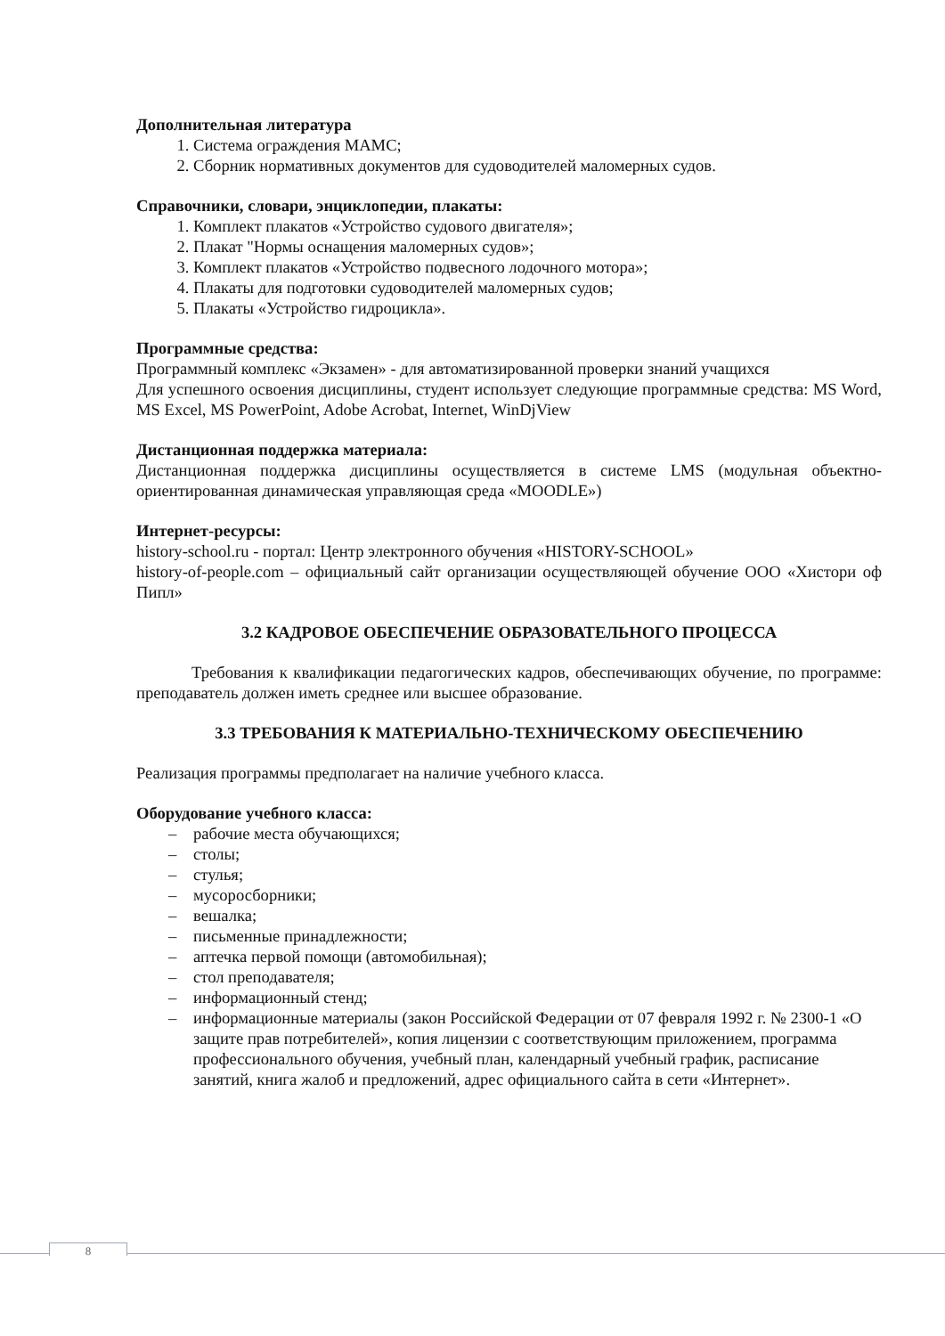Дополнительная литература
1. Система ограждения МАМС;
2. Сборник нормативных документов для судоводителей маломерных судов.
Справочники, словари, энциклопедии, плакаты:
1. Комплект плакатов «Устройство судового двигателя»;
2. Плакат "Нормы оснащения маломерных судов»;
3. Комплект плакатов «Устройство подвесного лодочного мотора»;
4. Плакаты для подготовки судоводителей маломерных судов;
5. Плакаты «Устройство гидроцикла».
Программные средства:
Программный комплекс «Экзамен» - для автоматизированной проверки знаний учащихся
Для успешного освоения дисциплины, студент использует следующие программные средства: MS Word, MS Excel, MS PowerPoint, Adobe Acrobat, Internet, WinDjView
Дистанционная поддержка материала:
Дистанционная поддержка дисциплины осуществляется в системе LMS (модульная объектно-ориентированная динамическая управляющая среда «MOODLE»)
Интернет-ресурсы:
history-school.ru - портал: Центр электронного обучения «HISTORY-SCHOOL»
history-of-people.com – официальный сайт организации осуществляющей обучение ООО «Хистори оф Пипл»
3.2 КАДРОВОЕ ОБЕСПЕЧЕНИЕ ОБРАЗОВАТЕЛЬНОГО ПРОЦЕССА
Требования к квалификации педагогических кадров, обеспечивающих обучение, по программе: преподаватель должен иметь среднее или высшее образование.
3.3 ТРЕБОВАНИЯ К МАТЕРИАЛЬНО-ТЕХНИЧЕСКОМУ ОБЕСПЕЧЕНИЮ
Реализация программы предполагает на наличие учебного класса.
Оборудование учебного класса:
– рабочие места обучающихся;
– столы;
– стулья;
– мусоросборники;
– вешалка;
– письменные принадлежности;
– аптечка первой помощи (автомобильная);
– стол преподавателя;
– информационный стенд;
– информационные материалы (закон Российской Федерации от 07 февраля 1992 г. № 2300-1 «О защите прав потребителей», копия лицензии с соответствующим приложением, программа профессионального обучения, учебный план, календарный учебный график, расписание занятий, книга жалоб и предложений, адрес официального сайта в сети «Интернет».
8